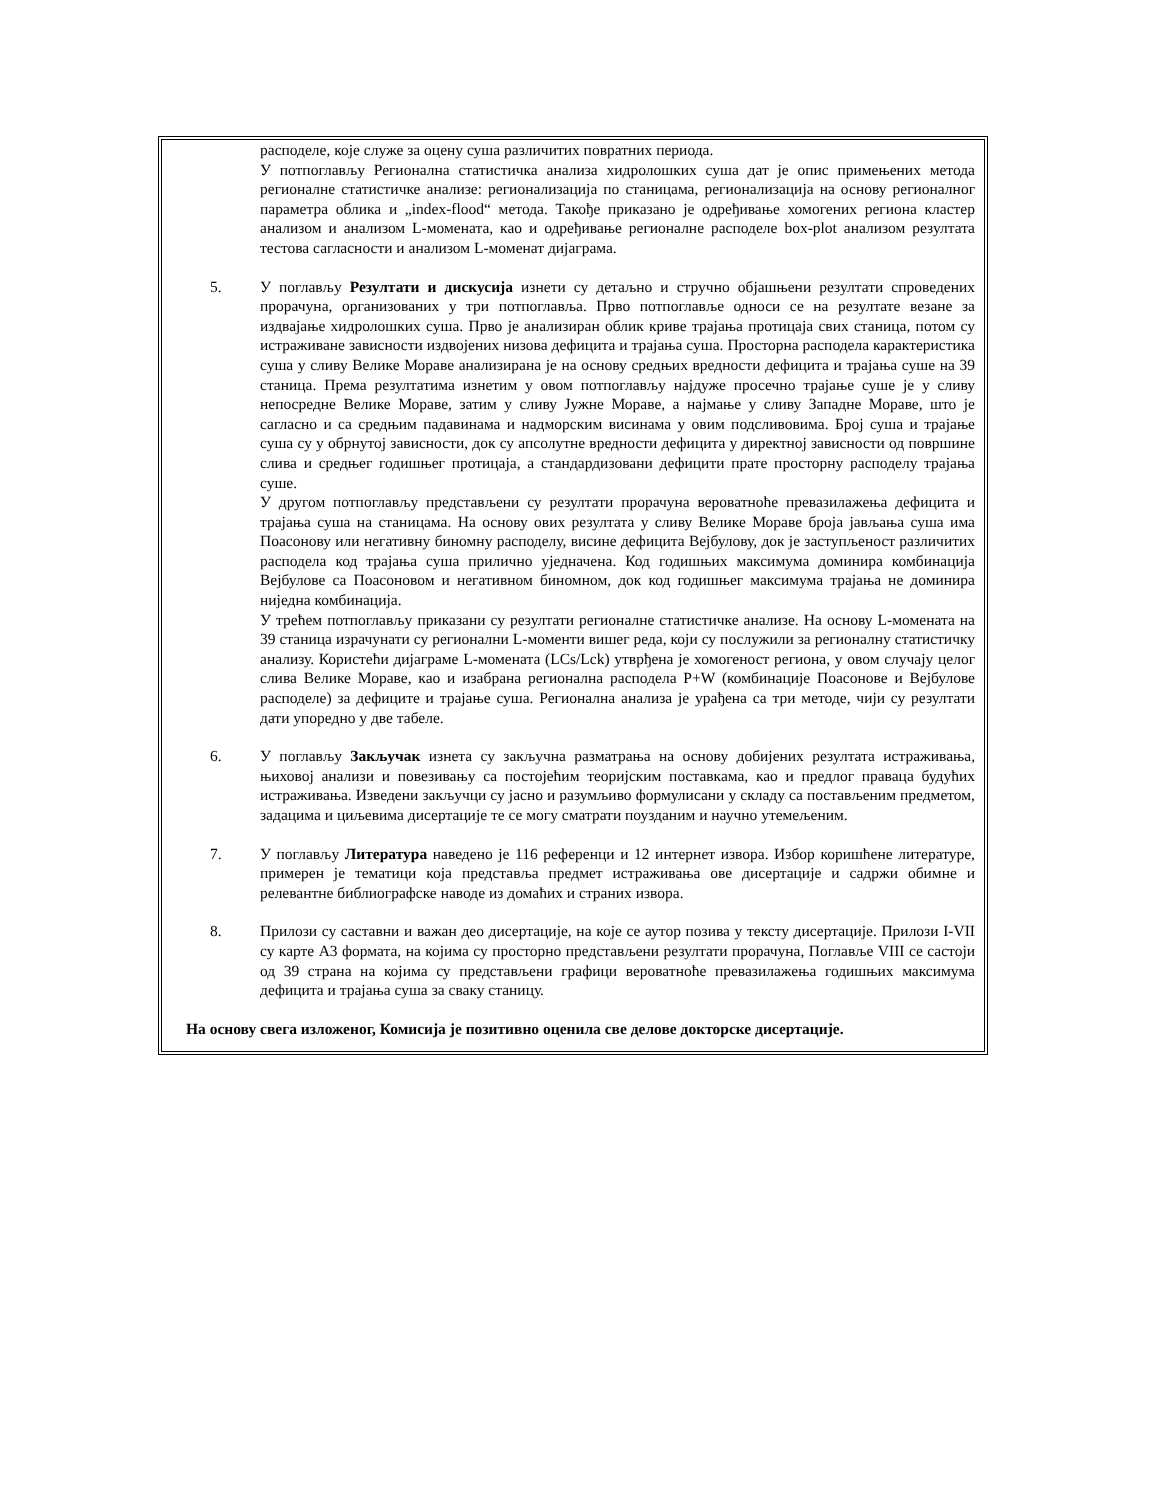расподеле, које служе за оцену суша различитих повратних периода.
У потпоглављу Регионална статистичка анализа хидролошких суша дат је опис примењених метода регионалне статистичке анализе: регионализација по станицама, регионализација на основу регионалног параметра облика и „index-flood“ метода. Такође приказано је одређивање хомогених региона кластер анализом и анализом L-момената, као и одређивање регионалне расподеле box-plot анализом резултата тестова сагласности и анализом L-моменат дијаграма.
5. У поглављу Резултати и дискусија изнети су детаљно и стручно објашњени резултати спроведених прорачуна, организованих у три потпоглавља. Прво потпоглавље односи се на резултате везане за издвајање хидролошких суша. Прво је анализиран облик криве трајања протицаја свих станица, потом су истраживане зависности издвојених низова дефицита и трајања суша. Просторна расподела карактеристика суша у сливу Велике Мораве анализирана је на основу средњих вредности дефицита и трајања суше на 39 станица. Према резултатима изнетим у овом потпоглављу најдуже просечно трајање суше је у сливу непосредне Велике Мораве, затим у сливу Јужне Мораве, а најмање у сливу Западне Мораве, што је сагласно и са средњим падавинама и надморским висинама у овим подсливовима. Број суша и трајање суша су у обрнутој зависности, док су апсолутне вредности дефицита у директној зависности од површине слива и средњег годишњег протицаја, а стандардизовани дефицити прате просторну расподелу трајања суше.
У другом потпоглављу представљени су резултати прорачуна вероватноће превазилажења дефицита и трајања суша на станицама. На основу ових резултата у сливу Велике Мораве броја јављања суша има Поасонову или негативну биномну расподелу, висине дефицита Вејбулову, док је заступљеност различитих расподела код трајања суша прилично уједначена. Код годишњих максимума доминира комбинација Вејбулове са Поасоновом и негативном биномном, док код годишњег максимума трајања не доминира ниједна комбинација.
У трећем потпоглављу приказани су резултати регионалне статистичке анализе. На основу L-момената на 39 станица израчунати су регионални L-моменти вишег реда, који су послужили за регионалну статистичку анализу. Користећи дијаграме L-момената (LCs/Lck) утврђена је хомогеност региона, у овом случају целог слива Велике Мораве, као и изабрана регионална расподела P+W (комбинације Поасонове и Вејбулове расподеле) за дефиците и трајање суша. Регионална анализа је урађена са три методе, чији су резултати дати упоредно у две табеле.
6. У поглављу Закључак изнета су закључна разматрања на основу добијених резултата истраживања, њиховој анализи и повезивању са постојећим теоријским поставкама, као и предлог праваца будућих истраживања. Изведени закључци су јасно и разумљиво формулисани у складу са постављеним предметом, задацима и циљевима дисертације те се могу сматрати поузданим и научно утемељеним.
7. У поглављу Литература наведено је 116 референци и 12 интернет извора. Избор коришћене литературе, примерен је тематици која представља предмет истраживања ове дисертације и садржи обимне и релевантне библиографске наводе из домаћих и страних извора.
8. Прилози су саставни и важан део дисертације, на које се аутор позива у тексту дисертације. Прилози I-VII су карте А3 формата, на којима су просторно представљени резултати прорачуна, Поглавље VIII се састоји од 39 страна на којима су представљени графици вероватноће превазилажења годишњих максимума дефицита и трајања суша за сваку станицу.
На основу свега изложеног, Комисија је позитивно оценила све делове докторске дисертације.